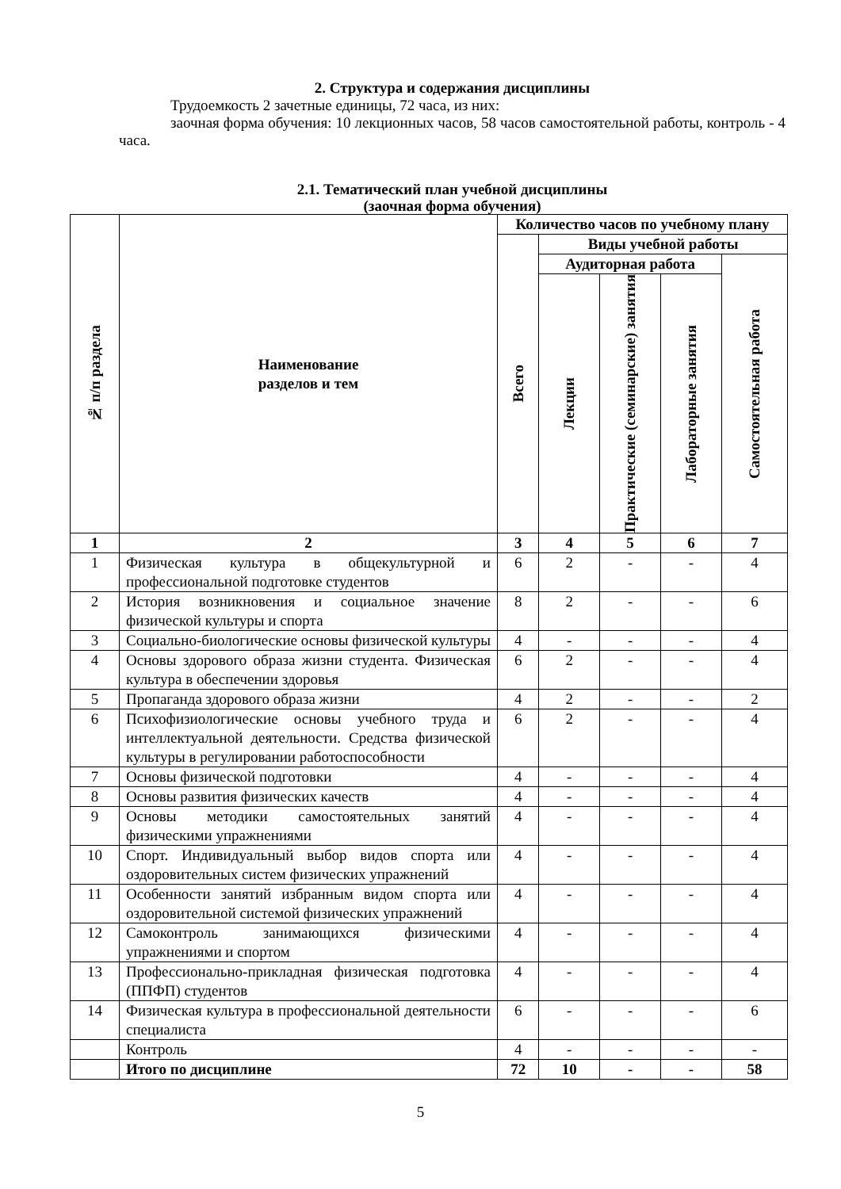2. Структура и содержания дисциплины
Трудоемкость 2 зачетные единицы, 72 часа, из них:
заочная форма обучения: 10 лекционных часов, 58 часов самостоятельной работы, контроль - 4 часа.
2.1. Тематический план учебной дисциплины
(заочная форма обучения)
| № п/п раздела | Наименование разделов и тем | Количество часов по учебному плану | | | | |
| --- | --- | --- | --- | --- | --- | --- |
| | | Всего | Виды учебной работы | | | |
| | | | Аудиторная работа | | | Самостоятельная работа |
| | | | Лекции | Практические (семинарские) занятия | Лабораторные занятия | |
| 1 | 2 | 3 | 4 | 5 | 6 | 7 |
| 1 | Физическая культура в общекультурной и профессиональной подготовке студентов | 6 | 2 | - | - | 4 |
| 2 | История возникновения и социальное значение физической культуры и спорта | 8 | 2 | - | - | 6 |
| 3 | Социально-биологические основы физической культуры | 4 | - | - | - | 4 |
| 4 | Основы здорового образа жизни студента. Физическая культура в обеспечении здоровья | 6 | 2 | - | - | 4 |
| 5 | Пропаганда здорового образа жизни | 4 | 2 | - | - | 2 |
| 6 | Психофизиологические основы учебного труда и интеллектуальной деятельности. Средства физической культуры в регулировании работоспособности | 6 | 2 | - | - | 4 |
| 7 | Основы физической подготовки | 4 | - | - | - | 4 |
| 8 | Основы развития физических качеств | 4 | - | - | - | 4 |
| 9 | Основы методики самостоятельных занятий физическими упражнениями | 4 | - | - | - | 4 |
| 10 | Спорт. Индивидуальный выбор видов спорта или оздоровительных систем физических упражнений | 4 | - | - | - | 4 |
| 11 | Особенности занятий избранным видом спорта или оздоровительной системой физических упражнений | 4 | - | - | - | 4 |
| 12 | Самоконтроль занимающихся физическими упражнениями и спортом | 4 | - | - | - | 4 |
| 13 | Профессионально-прикладная физическая подготовка (ППФП) студентов | 4 | - | - | - | 4 |
| 14 | Физическая культура в профессиональной деятельности специалиста | 6 | - | - | - | 6 |
| | Контроль | 4 | - | - | - | - |
| | Итого по дисциплине | 72 | 10 | - | - | 58 |
5